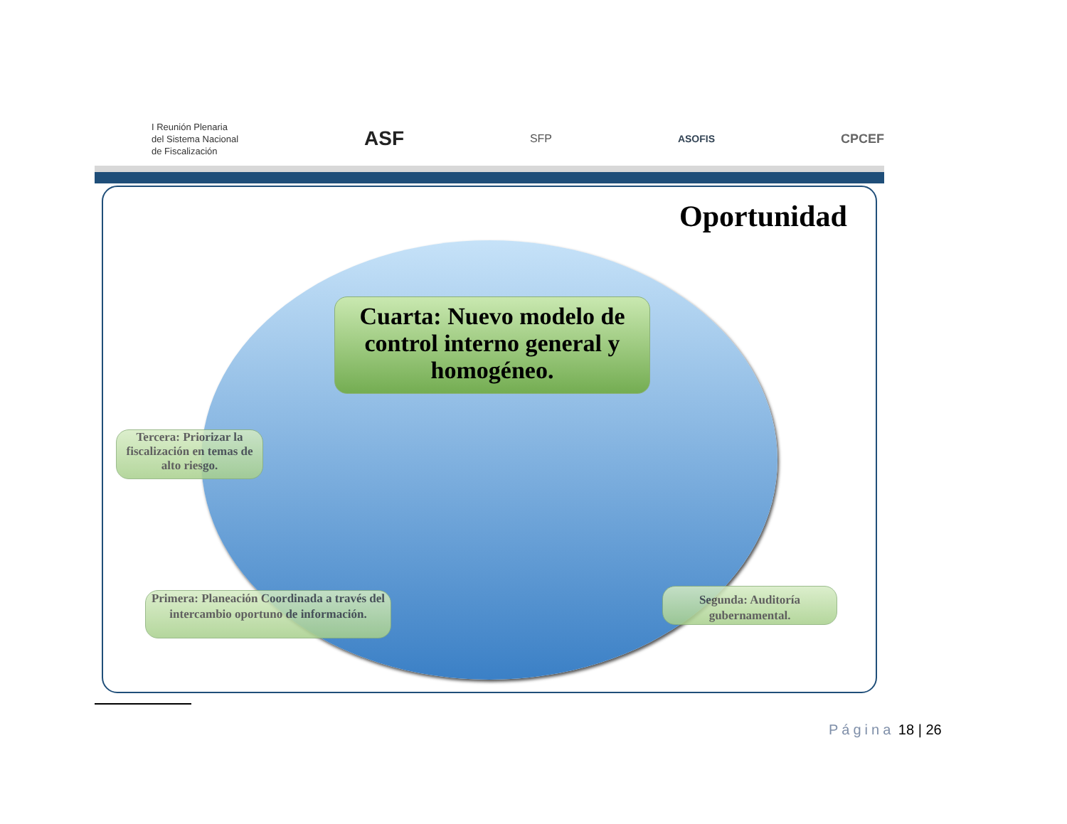I Reunión Plenaria
del Sistema Nacional
de Fiscalización
ASF
SFP ASOFIS
CPCEF
Oportunidad
Cuarta: Nuevo modelo de control interno general y homogéneo.
Tercera: Priorizar la fiscalización en temas de alto riesgo.
Primera: Planeación Coordinada a través del intercambio oportuno de información.
Segunda: Auditoría gubernamental.
Página 18 | 26